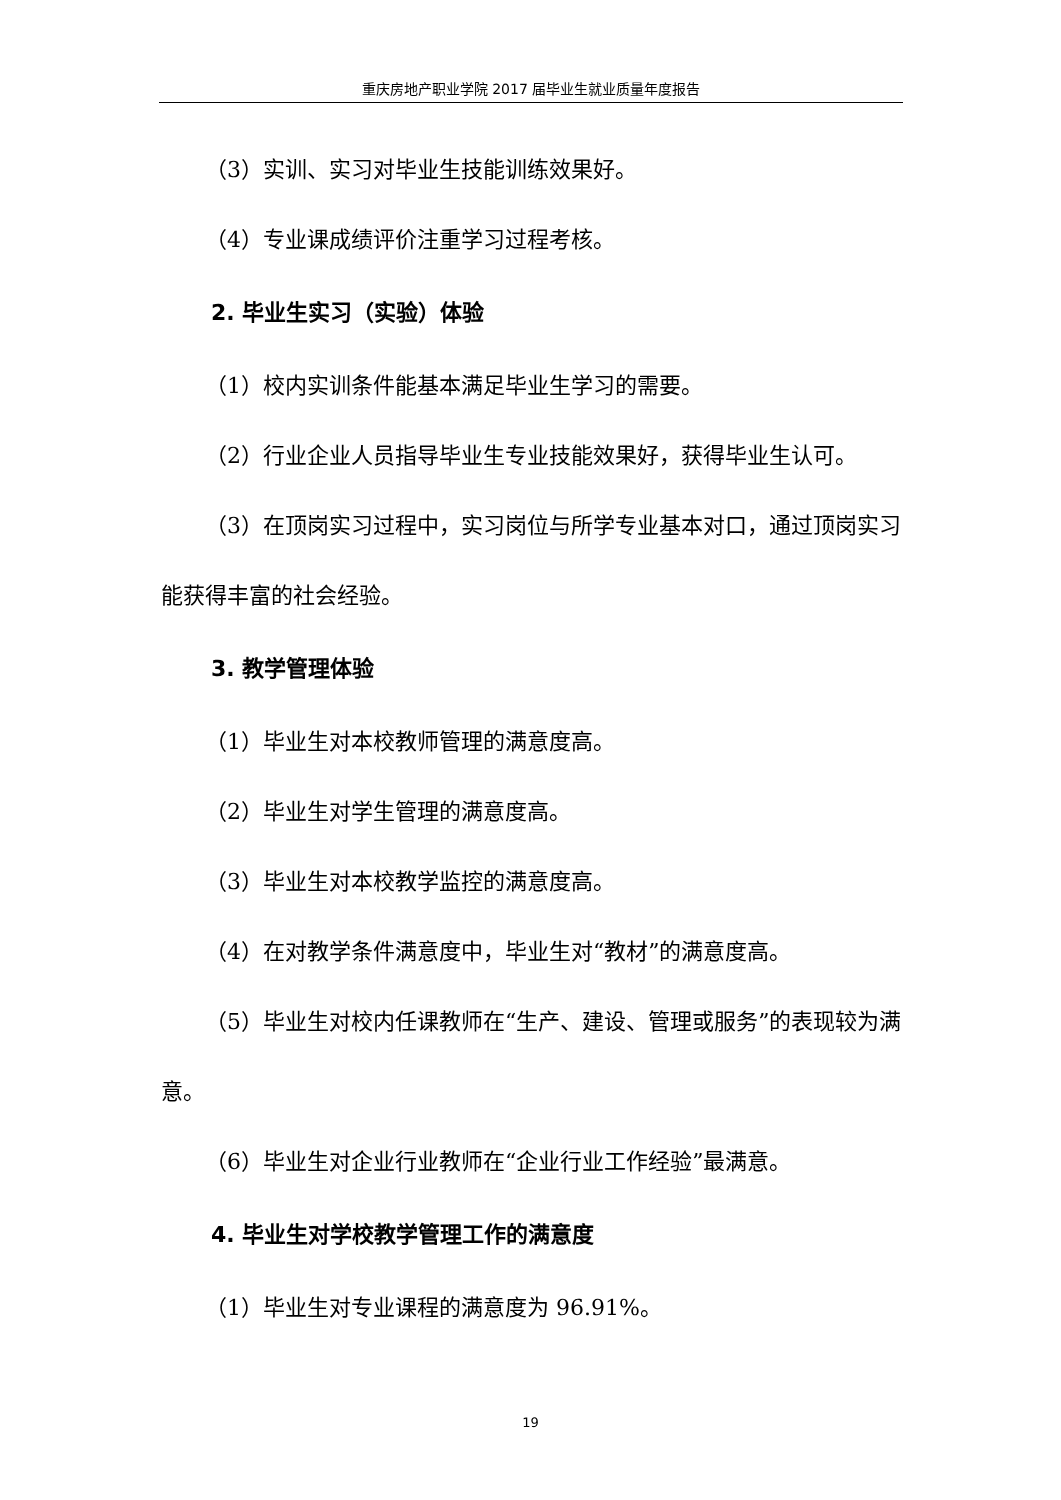重庆房地产职业学院 2017 届毕业生就业质量年度报告
（3）实训、实习对毕业生技能训练效果好。
（4）专业课成绩评价注重学习过程考核。
2. 毕业生实习（实验）体验
（1）校内实训条件能基本满足毕业生学习的需要。
（2）行业企业人员指导毕业生专业技能效果好，获得毕业生认可。
（3）在顶岗实习过程中，实习岗位与所学专业基本对口，通过顶岗实习能获得丰富的社会经验。
3. 教学管理体验
（1）毕业生对本校教师管理的满意度高。
（2）毕业生对学生管理的满意度高。
（3）毕业生对本校教学监控的满意度高。
（4）在对教学条件满意度中，毕业生对“教材”的满意度高。
（5）毕业生对校内任课教师在“生产、建设、管理或服务”的表现较为满意。
（6）毕业生对企业行业教师在“企业行业工作经验”最满意。
4. 毕业生对学校教学管理工作的满意度
（1）毕业生对专业课程的满意度为 96.91%。
19